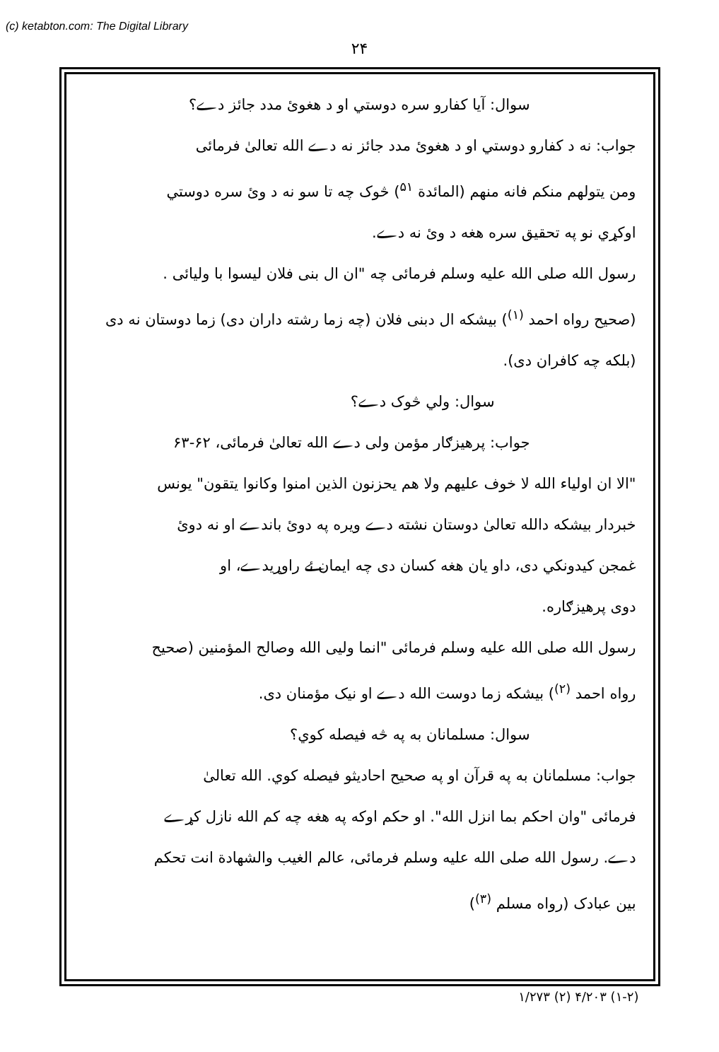(c) ketabton.com: The Digital Library
۲۴
سوال: آیا کفارو سره دوستي او د هغوئ مدد جائز دے؟
جواب: نه د کفارو دوستي او د هغوئ مدد جائز نه دے الله تعالیٰ فرمائی
ومن يتولهم منكم فانه منهم (المائدة <sup>۵۱</sup>) څوک چه تا سو نه د وئ سره دوستي
اوکړي نو په تحقیق سره هغه د وئ نه دے.
رسول الله صلی الله علیه وسلم فرمائی چه "ان ال بنی فلان لیسوا با ولیائی .
(صحیح رواه احمد <sup>(۱)</sup>) بیشکه ال دبنی فلان (چه زما رشته داران دی) زما دوستان نه دی
(بلکه چه کافران دی).
سوال: ولي څوک دے؟
جواب: پرهیزګار مؤمن ولی دے الله تعالیٰ فرمائی، ۶۲-۶۳
"الا ان اولياء الله لا خوف عليهم ولا هم يحزنون الذين امنوا وكانوا يتقون" يونس
خبردار بیشکه دالله تعالیٰ دوستان نشته دے ویره په دوئ باندے او نه دوئ
غمجن کیدونکي دی، داو یان هغه کسان دی چه ایمان ئے راوړیدے، او
دوی پرهیزګاره.
رسول الله صلی الله علیه وسلم فرمائی "انما ولیی الله وصالح المؤمنین (صحیح
رواه احمد <sup>(۲)</sup>) بیشکه زما دوست الله دے او نیک مؤمنان دی.
سوال: مسلمانان به په څه فیصله کوي؟
جواب: مسلمانان به په قرآن او په صحیح احادیثو فیصله کوي. الله تعالیٰ
فرمائی "وان احكم بما انزل الله". او حکم اوکه په هغه چه کم الله نازل کړے
دے. رسول الله صلی الله علیه وسلم فرمائی، عالم الغیب والشهادة انت تحکم
بین عبادک (رواه مسلم <sup>(۳)</sup>)
(۱-۲) ۴/۲۰۳ (۲) ۱/۲۷۳